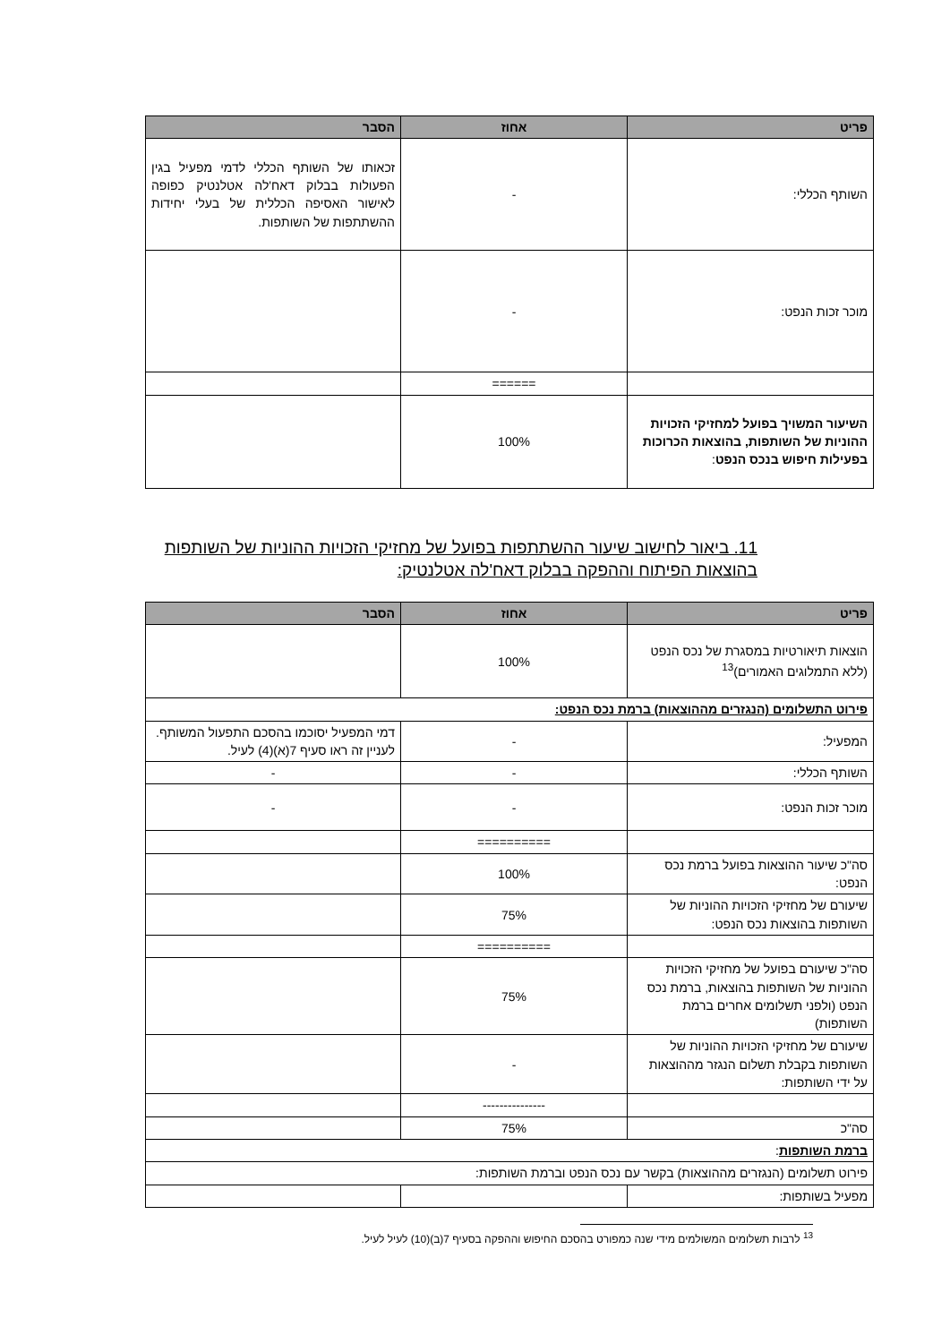| פריט | אחוז | הסבר |
| --- | --- | --- |
| השותף הכללי: | - | זכאותו של השותף הכללי לדמי מפעיל בגין הפעולות בבלוק דאח'לה אטלנטיק כפופה לאישור האסיפה הכללית של בעלי יחידות ההשתתפות של השותפות. |
| מוכר זכות הנפט: | - | |
| | ====== | |
| השיעור המשויך בפועל למחזיקי הזכויות ההוניות של השותפות, בהוצאות הכרוכות בפעילות חיפוש בנכס הנפט : | 100% | |
11. ביאור לחישוב שיעור ההשתתפות בפועל של מחזיקי הזכויות ההוניות של השותפות בהוצאות הפיתוח וההפקה בבלוק דאח'לה אטלנטיק:
| פריט | אחוז | הסבר |
| --- | --- | --- |
| הוצאות תיאורטיות במסגרת של נכס הנפט (ללא התמלוגים האמורים)<sup>13</sup> | 100% | |
| פירוט התשלומים (הנגזרים מההוצאות) ברמת נכס הנפט: | | |
| המפעיל: | - | דמי המפעיל יסוכמו בהסכם התפעול המשותף. לעניין זה ראו סעיף 7(א)(4) לעיל. |
| השותף הכללי: | - | - |
| מוכר זכות הנפט: | - | - |
| | ========== | |
| סה"כ שיעור ההוצאות בפועל ברמת נכס הנפט: | 100% | |
| שיעורם של מחזיקי הזכויות ההוניות של השותפות בהוצאות נכס הנפט: | 75% | |
| | ========== | |
| סה"כ שיעורם בפועל של מחזיקי הזכויות ההוניות של השותפות בהוצאות, ברמת נכס הנפט (ולפני תשלומים אחרים ברמת השותפות) | 75% | |
| שיעורם של מחזיקי הזכויות ההוניות של השותפות בקבלת תשלום הנגזר מההוצאות על ידי השותפות: | - | |
| | --------------- | |
| סה"כ | 75% | |
| ברמת השותפות : | | |
| פירוט תשלומים (הנגזרים מההוצאות) בקשר עם נכס הנפט וברמת השותפות: | | |
| מפעיל בשותפות: | | |
<sup>13</sup> לרבות תשלומים המשולמים מידי שנה כמפורט בהסכם החיפוש וההפקה בסעיף 7(ב)(10) לעיל לעיל.